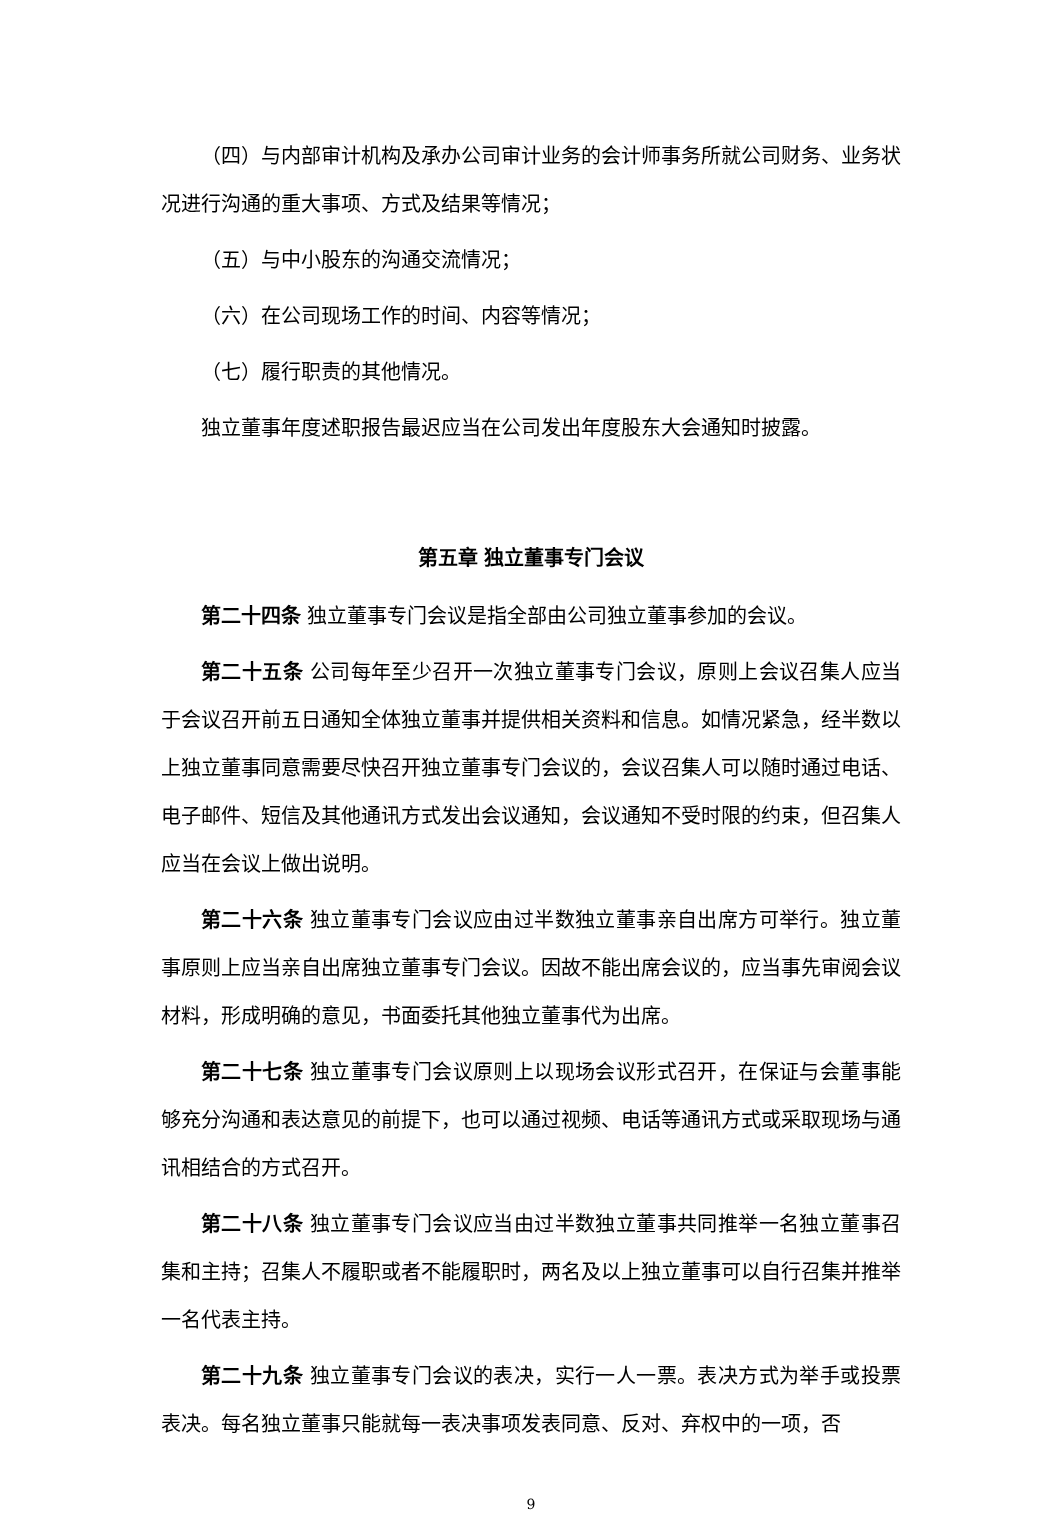（四）与内部审计机构及承办公司审计业务的会计师事务所就公司财务、业务状况进行沟通的重大事项、方式及结果等情况；
（五）与中小股东的沟通交流情况；
（六）在公司现场工作的时间、内容等情况；
（七）履行职责的其他情况。
独立董事年度述职报告最迟应当在公司发出年度股东大会通知时披露。
第五章 独立董事专门会议
第二十四条 独立董事专门会议是指全部由公司独立董事参加的会议。
第二十五条 公司每年至少召开一次独立董事专门会议，原则上会议召集人应当于会议召开前五日通知全体独立董事并提供相关资料和信息。如情况紧急，经半数以上独立董事同意需要尽快召开独立董事专门会议的，会议召集人可以随时通过电话、电子邮件、短信及其他通讯方式发出会议通知，会议通知不受时限的约束，但召集人应当在会议上做出说明。
第二十六条 独立董事专门会议应由过半数独立董事亲自出席方可举行。独立董事原则上应当亲自出席独立董事专门会议。因故不能出席会议的，应当事先审阅会议材料，形成明确的意见，书面委托其他独立董事代为出席。
第二十七条 独立董事专门会议原则上以现场会议形式召开，在保证与会董事能够充分沟通和表达意见的前提下，也可以通过视频、电话等通讯方式或采取现场与通讯相结合的方式召开。
第二十八条 独立董事专门会议应当由过半数独立董事共同推举一名独立董事召集和主持；召集人不履职或者不能履职时，两名及以上独立董事可以自行召集并推举一名代表主持。
第二十九条 独立董事专门会议的表决，实行一人一票。表决方式为举手或投票表决。每名独立董事只能就每一表决事项发表同意、反对、弃权中的一项，否
9